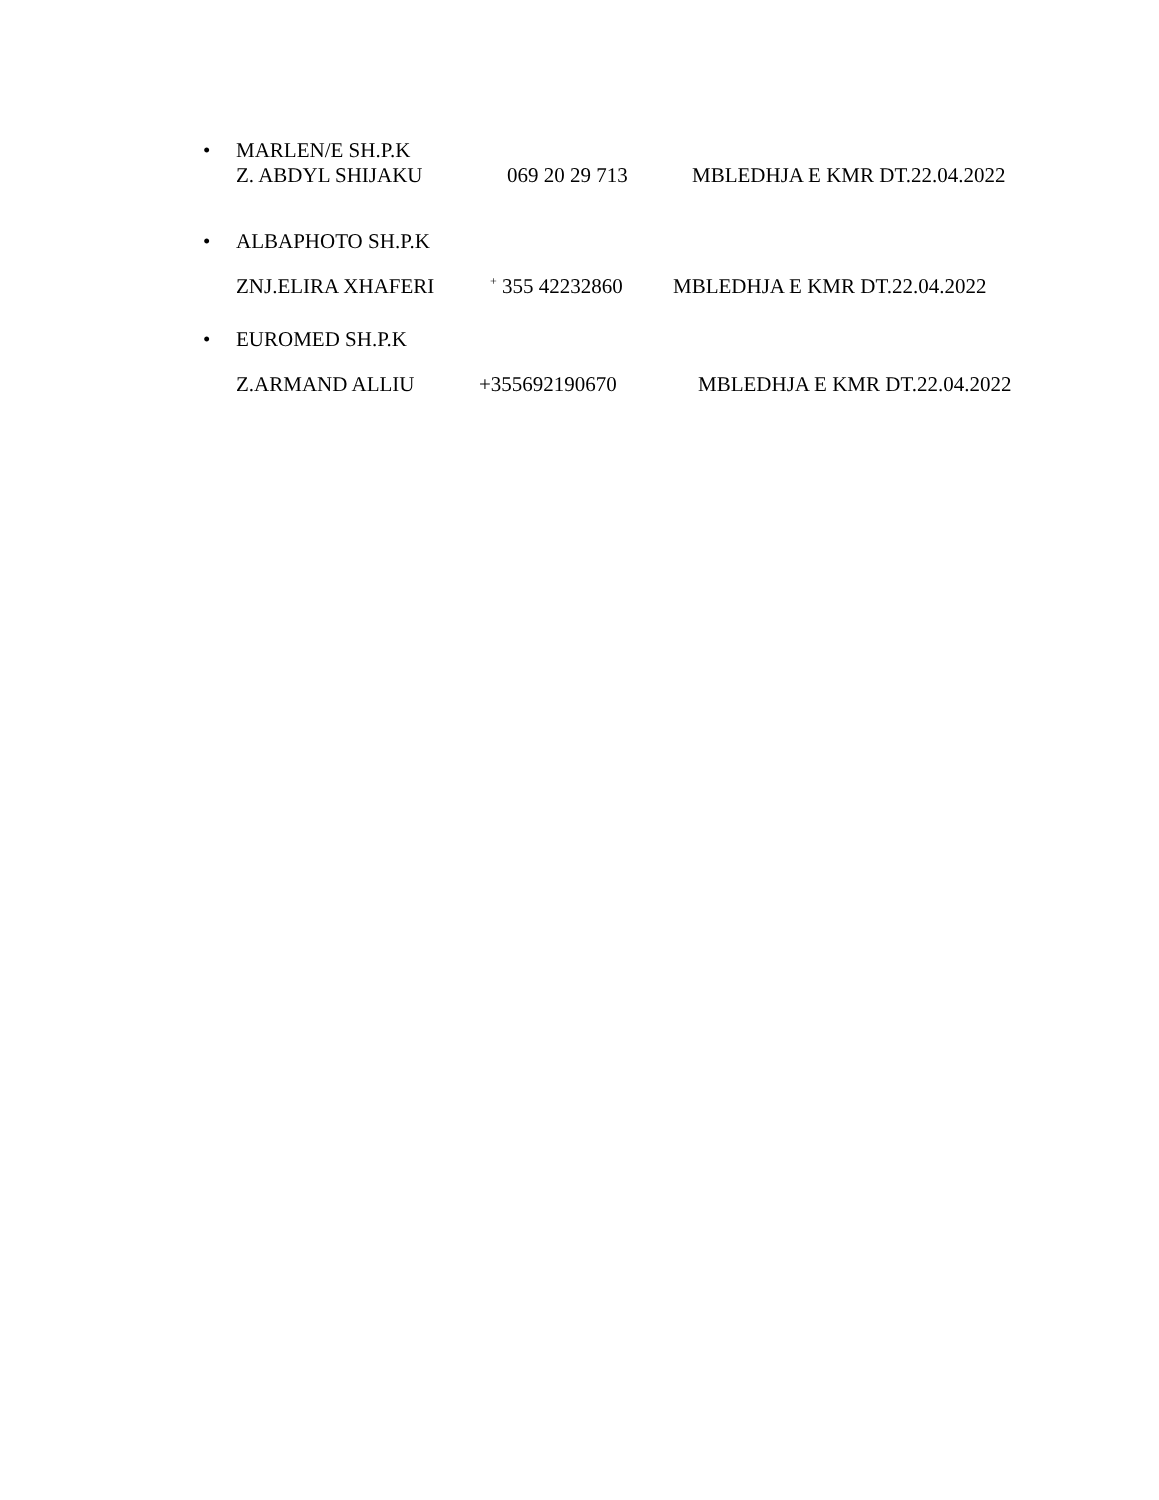• MARLEN/E SH.P.K
Z. ABDYL SHIJAKU 069 20 29 713 MBLEDHJA E KMR DT.22.04.2022
• ALBAPHOTO SH.P.K
ZNJ.ELIRA XHAFERI<sup>+</sup> 355 42232860 MBLEDHJA E KMR DT.22.04.2022
• EUROMED SH.P.K
Z.ARMAND ALLIU +355692190670 MBLEDHJA E KMR DT.22.04.2022